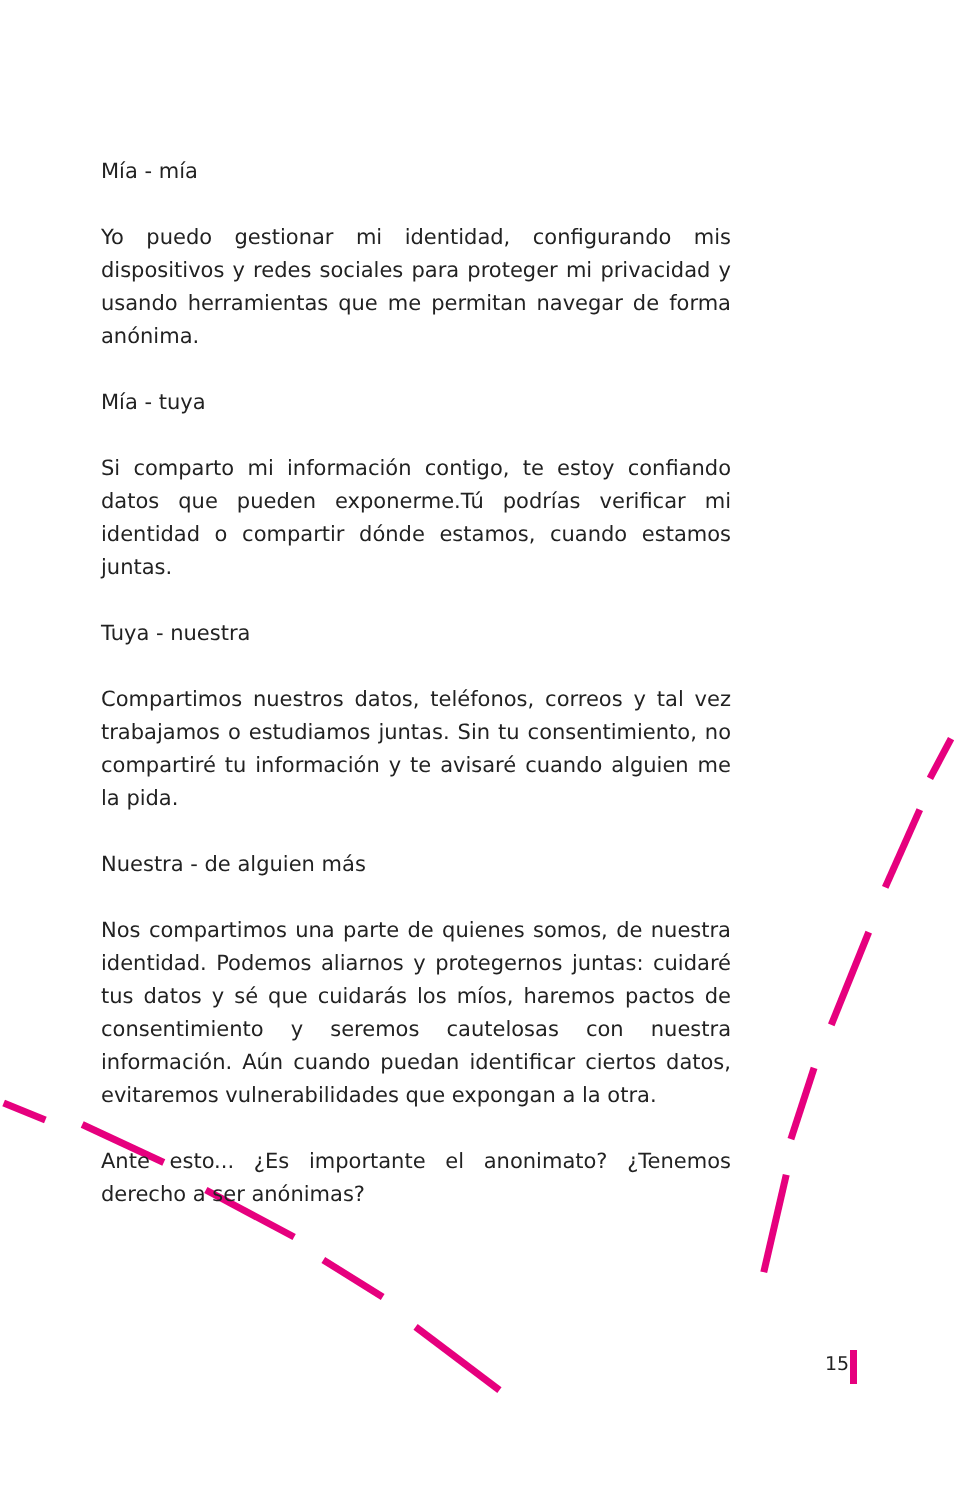Mía - mía
Yo puedo gestionar mi identidad, configurando mis dispositivos y redes sociales para proteger mi privacidad y usando herramientas que me permitan navegar de forma anónima.
Mía - tuya
Si comparto mi información contigo, te estoy confiando datos que pueden exponerme.Tú podrías verificar mi identidad o compartir dónde estamos, cuando estamos juntas.
Tuya - nuestra
Compartimos nuestros datos, teléfonos, correos y tal vez trabajamos o estudiamos juntas. Sin tu consentimiento, no compartiré tu información y te avisaré cuando alguien me la pida.
Nuestra - de alguien más
Nos compartimos una parte de quienes somos, de nuestra identidad. Podemos aliarnos y protegernos juntas: cuidaré tus datos y sé que cuidarás los míos, haremos pactos de consentimiento y seremos cautelosas con nuestra información. Aún cuando puedan identificar ciertos datos, evitaremos vulnerabilidades que expongan a la otra.
Ante esto... ¿Es importante el anonimato? ¿Tenemos derecho a ser anónimas?
15